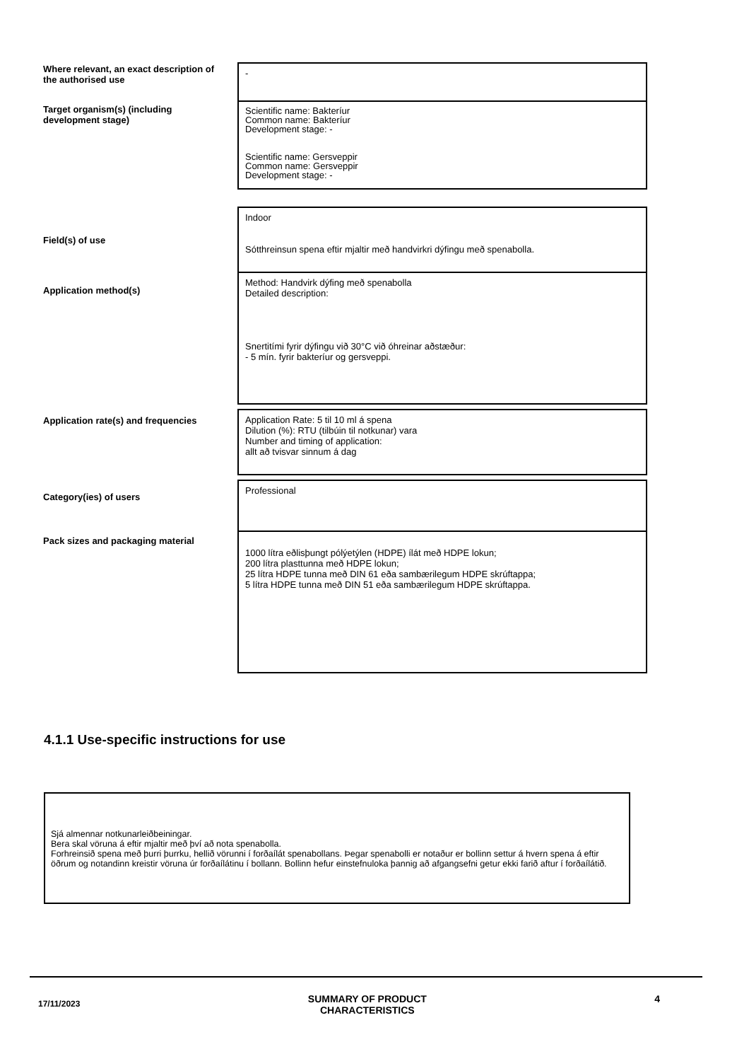| Where relevant, an exact description of the authorised use | - |
| Target organism(s) (including development stage) | Scientific name: Bakteríur Common name: Bakteríur Development stage: - Scientific name: Gersveppir Common name: Gersveppir Development stage: - |
| Field(s) of use | Indoor Sótthreinsun spena eftir mjaltir með handvirkri dýfingu með spenabolla. |
| Application method(s) | Method: Handvirk dýfing með spenabolla Detailed description: Snertitími fyrir dýfingu við 30°C við óhreinar aðstæður: - 5 mín. fyrir bakteríur og gersveppi. |
| Application rate(s) and frequencies | Application Rate: 5 til 10 ml á spena Dilution (%): RTU (tilbúin til notkunar) vara Number and timing of application: allt að tvisvar sinnum á dag |
| Category(ies) of users | Professional |
| Pack sizes and packaging material | 1000 lítra eðlisþungt pólýetýlen (HDPE) ílát með HDPE lokun; 200 lítra plasttunna með HDPE lokun; 25 lítra HDPE tunna með DIN 61 eða sambærilegum HDPE skrúftappa; 5 lítra HDPE tunna með DIN 51 eða sambærilegum HDPE skrúftappa. |
4.1.1 Use-specific instructions for use
Sjá almennar notkunarleiðbeiningar.
Bera skal vöruna á eftir mjaltir með því að nota spenabolla.
Forhreinsið spena með þurri þurrku, hellið vörunni í forðaílát spenabollans. Þegar spenabolli er notaður er bollinn settur á hvern spena á eftir öðrum og notandinn kreistir vöruna úr forðaílátinu í bollann. Bollinn hefur einstefnuloka þannig að afgangsefni getur ekki farið aftur í forðaílátið.
17/11/2023 SUMMARY OF PRODUCT
CHARACTERISTICS 4